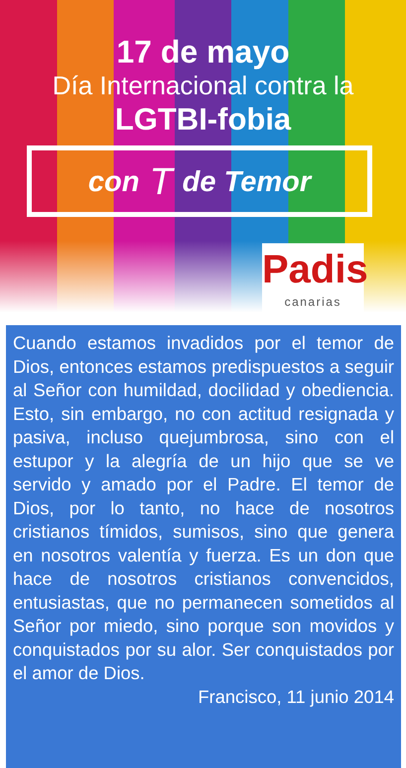17 de mayo
Día Internacional contra la
LGTBI-fobia
con T de Temor
Padis
canarias
Cuando estamos invadidos por el temor de Dios, entonces estamos predispuestos a seguir al Señor con humildad, docilidad y obediencia. Esto, sin embargo, no con actitud resignada y pasiva, incluso quejumbrosa, sino con el estupor y la alegría de un hijo que se ve servido y amado por el Padre. El temor de Dios, por lo tanto, no hace de nosotros cristianos tímidos, sumisos, sino que genera en nosotros valentía y fuerza. Es un don que hace de nosotros cristianos convencidos, entusiastas, que no permanecen sometidos al Señor por miedo, sino porque son movidos y conquistados por su alor. Ser conquistados por el amor de Dios.
Francisco, 11 junio 2014